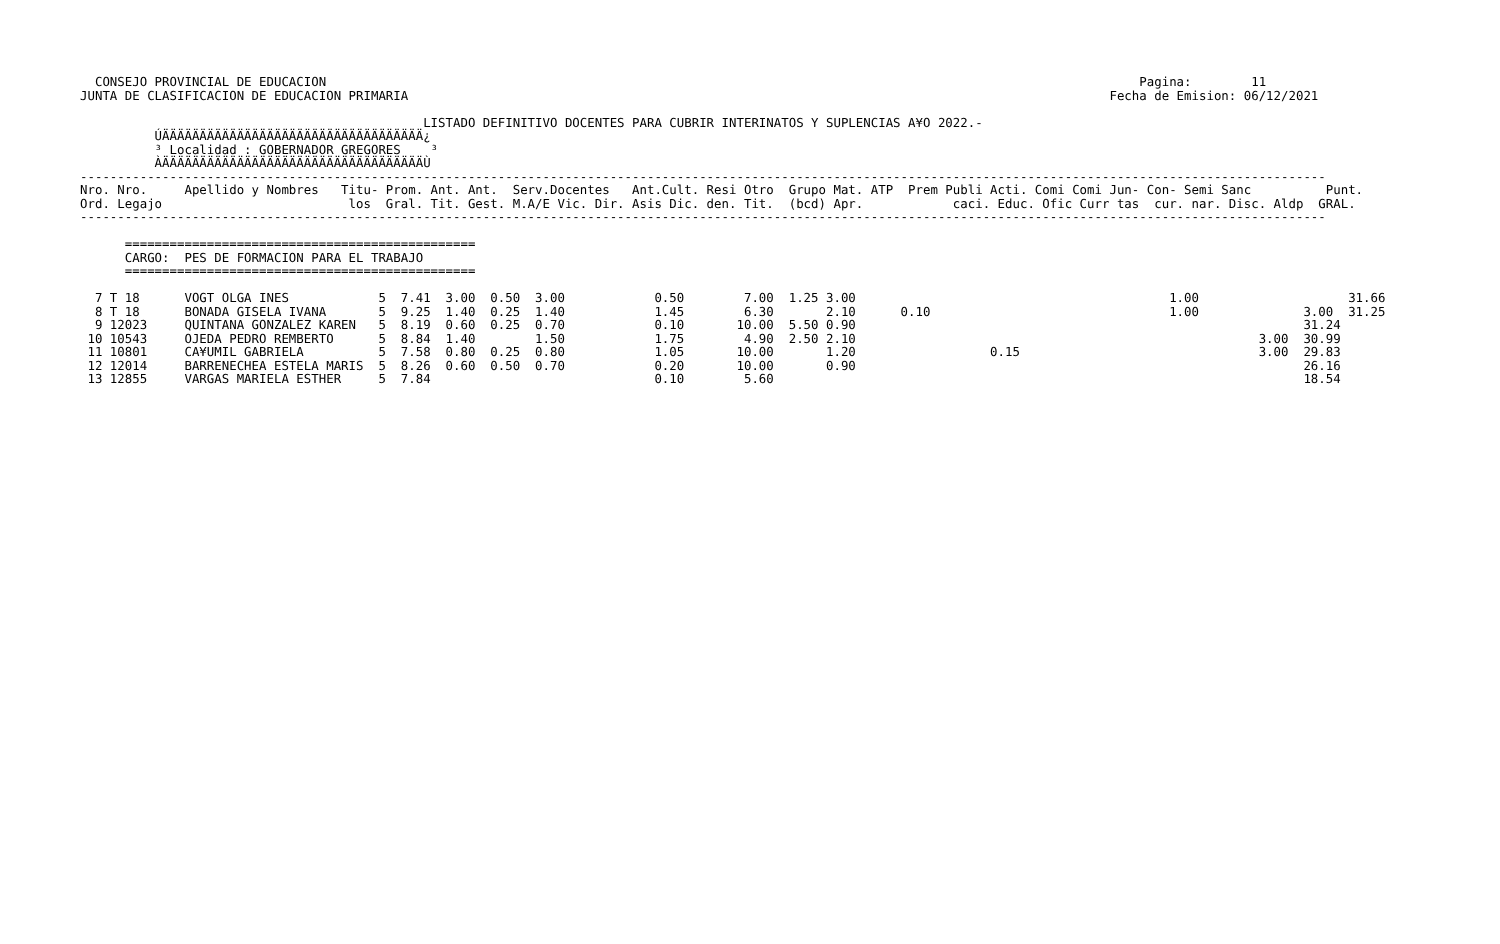CONSEJO PROVINCIAL DE EDUCACION                                                                                                             Pagina:        11
JUNTA DE CLASIFICACION DE EDUCACION PRIMARIA                                                                                              Fecha de Emision: 06/12/2021

                                              LISTADO DEFINITIVO DOCENTES PARA CUBRIR INTERINATOS Y SUPLENCIAS A¥O 2022.-
          ÚÄÄÄÄÄÄÄÄÄÄÄÄÄÄÄÄÄÄÄÄÄÄÄÄÄÄÄÄÄÄÄÄÄÄÄ¿
          ³ Localidad : GOBERNADOR GREGORES    ³
          ÀÄÄÄÄÄÄÄÄÄÄÄÄÄÄÄÄÄÄÄÄÄÄÄÄÄÄÄÄÄÄÄÄÄÄÄÙ
-----------------------------------------------------------------------------------------------------------------------------------------------------------------------
Nro. Nro.     Apellido y Nombres   Titu- Prom. Ant. Ant.  Serv.Docentes   Ant.Cult. Resi Otro  Grupo Mat. ATP  Prem Publi Acti. Comi Comi Jun- Con- Semi Sanc          Punt.
Ord. Legajo                         los  Gral. Tit. Gest. M.A/E Vic. Dir. Asis Dic. den. Tit.  (bcd) Apr.            caci. Educ. Ofic Curr tas  cur. nar. Disc. Aldp  GRAL.
-----------------------------------------------------------------------------------------------------------------------------------------------------------------------

      ===============================================
      CARGO:  PES DE FORMACION PARA EL TRABAJO
      ===============================================

  7 T 18      VOGT OLGA INES            5  7.41  3.00  0.50  3.00            0.50        7.00  1.25 3.00                                          1.00                    31.66
  8 T 18      BONADA GISELA IVANA       5  9.25  1.40  0.25  1.40            1.45        6.30       2.10      0.10                                1.00              3.00  31.25
  9 12023     QUINTANA GONZALEZ KAREN   5  8.19  0.60  0.25  0.70            0.10       10.00  5.50 0.90                                                            31.24
 10 10543     OJEDA PEDRO REMBERTO      5  8.84  1.40        1.50            1.75        4.90  2.50 2.10                                                      3.00  30.99
 11 10801     CA¥UMIL GABRIELA          5  7.58  0.80  0.25  0.80            1.05       10.00       1.20                  0.15                                3.00  29.83
 12 12014     BARRENECHEA ESTELA MARIS  5  8.26  0.60  0.50  0.70            0.20       10.00       0.90                                                            26.16
 13 12855     VARGAS MARIELA ESTHER     5  7.84                              0.10        5.60                                                                       18.54